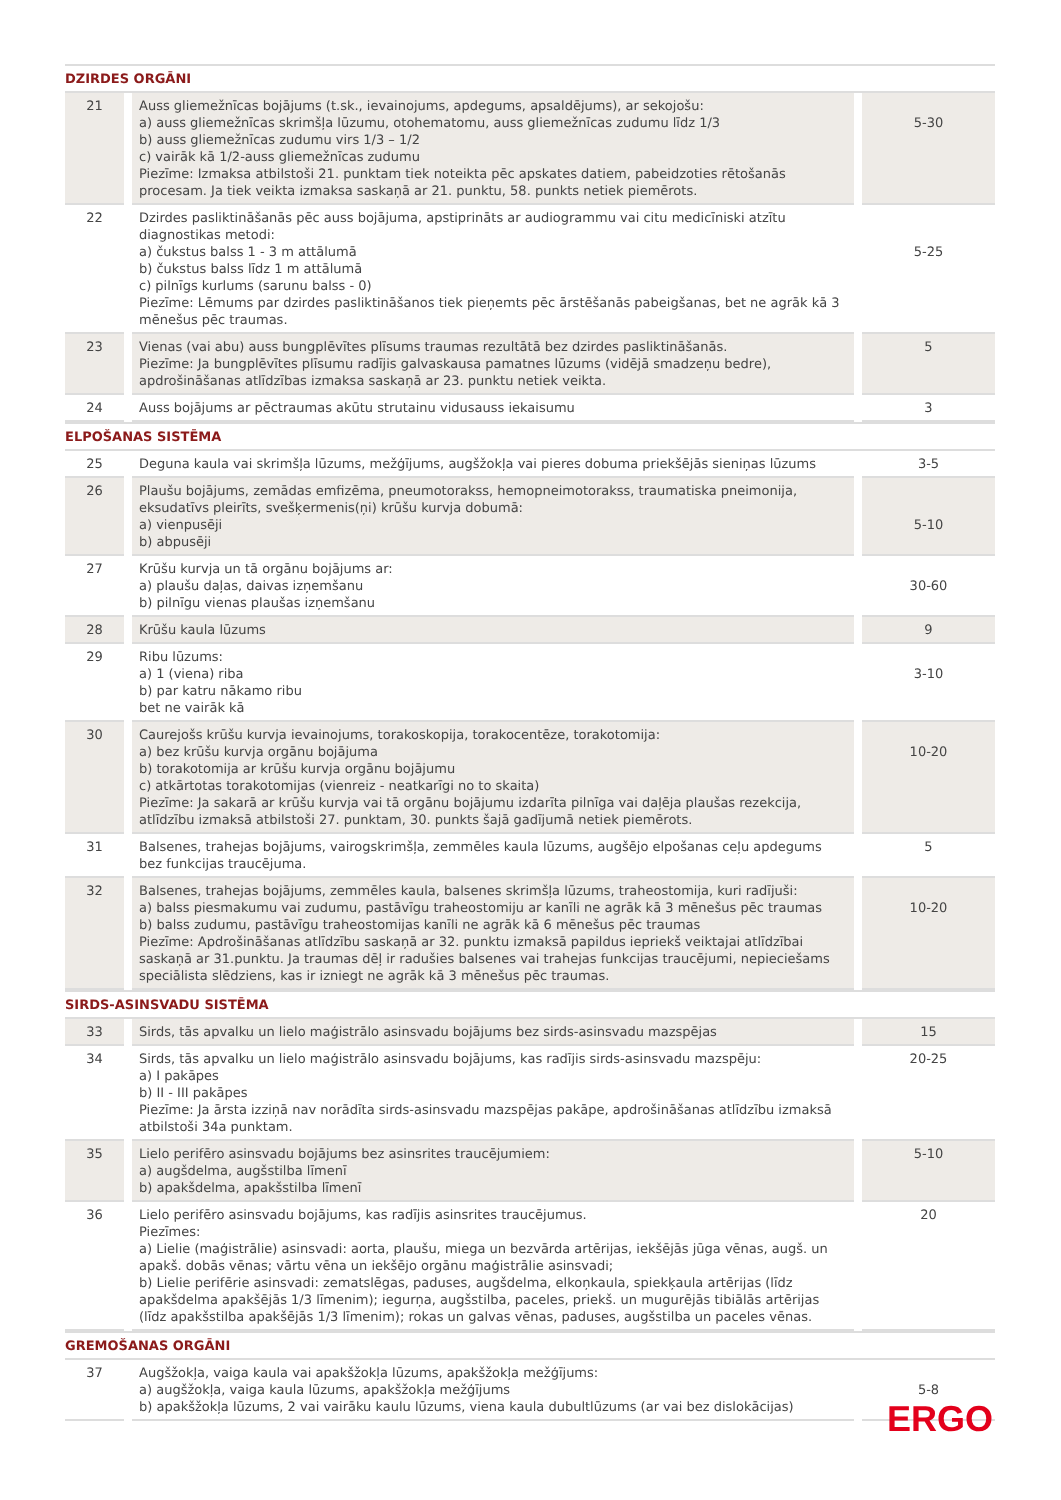| DZIRDES ORGĀNI | | | | |
| --- | --- | --- | --- | --- |
| 21 | | Auss gliemežnīcas bojājums (t.sk., ievainojums, apdegums, apsaldējums), ar sekojošu: a) auss gliemežnīcas skrimšļa lūzumu, otohematomu, auss gliemežnīcas zudumu līdz 1/3 b) auss gliemežnīcas zudumu virs 1/3 – 1/2 c) vairāk kā 1/2-auss gliemežnīcas zudumu Piezīme: Izmaksa atbilstoši 21. punktam tiek noteikta pēc apskates datiem, pabeidzoties rētošanās procesam. Ja tiek veikta izmaksa saskaņā ar 21. punktu, 58. punkts netiek piemērots. | | 5-30 |
| 22 | | Dzirdes pasliktināšanās pēc auss bojājuma, apstiprināts ar audiogrammu vai citu medicīniski atzītu diagnostikas metodi: a) čukstus balss 1 - 3 m attālumā b) čukstus balss līdz 1 m attālumā c) pilnīgs kurlums (sarunu balss - 0) Piezīme: Lēmums par dzirdes pasliktināšanos tiek pieņemts pēc ārstēšanās pabeigšanas, bet ne agrāk kā 3 mēnešus pēc traumas. | | 5-25 |
| 23 | | Vienas (vai abu) auss bungplēvītes plīsums traumas rezultātā bez dzirdes pasliktināšanās. Piezīme: Ja bungplēvītes plīsumu radījis galvaskausa pamatnes lūzums (vidējā smadzeņu bedre), apdrošināšanas atlīdzības izmaksa saskaņā ar 23. punktu netiek veikta. | | 5 |
| 24 | | Auss bojājums ar pēctraumas akūtu strutainu vidusauss iekaisumu | | 3 |
| ELPOŠANAS SISTĒMA | | | | |
| 25 | | Deguna kaula vai skrimšļa lūzums, mežģījums, augšžokļa vai pieres dobuma priekšējās sieniņas lūzums | | 3-5 |
| 26 | | Plaušu bojājums, zemādas emfizēma, pneumotorakss, hemopneimotorakss, traumatiska pneimonija, eksudatīvs pleirīts, svešķermenis(ņi) krūšu kurvja dobumā: a) vienpusēji b) abpusēji | | 5-10 |
| 27 | | Krūšu kurvja un tā orgānu bojājums ar: a) plaušu daļas, daivas izņemšanu b) pilnīgu vienas plaušas izņemšanu | | 30-60 |
| 28 | | Krūšu kaula lūzums | | 9 |
| 29 | | Ribu lūzums: a) 1 (viena) riba b) par katru nākamo ribu bet ne vairāk kā | | 3-10 |
| 30 | | Caurejošs krūšu kurvja ievainojums, torakoskopija, torakocentēze, torakotomija: a) bez krūšu kurvja orgānu bojājuma b) torakotomija ar krūšu kurvja orgānu bojājumu c) atkārtotas torakotomijas (vienreiz - neatkarīgi no to skaita) Piezīme: Ja sakarā ar krūšu kurvja vai tā orgānu bojājumu izdarīta pilnīga vai daļēja plaušas rezekcija, atlīdzību izmaksā atbilstoši 27. punktam, 30. punkts šajā gadījumā netiek piemērots. | | 10-20 |
| 31 | | Balsenes, trahejas bojājums, vairogskrimšļa, zemmēles kaula lūzums, augšējo elpošanas ceļu apdegums bez funkcijas traucējuma. | | 5 |
| 32 | | Balsenes, trahejas bojājums, zemmēles kaula, balsenes skrimšļa lūzums, traheostomija, kuri radījuši: a) balss piesmakumu vai zudumu, pastāvīgu traheostomiju ar kanīli ne agrāk kā 3 mēnešus pēc traumas b) balss zudumu, pastāvīgu traheostomijas kanīli ne agrāk kā 6 mēnešus pēc traumas Piezīme: Apdrošināšanas atlīdzību saskaņā ar 32. punktu izmaksā papildus iepriekš veiktajai atlīdzībai saskaņā ar 31.punktu. Ja traumas dēļ ir radušies balsenes vai trahejas funkcijas traucējumi, nepieciešams speciālista slēdziens, kas ir izniegt ne agrāk kā 3 mēnešus pēc traumas. | | 10-20 |
| SIRDS-ASINSVADU SISTĒMA | | | | |
| 33 | | Sirds, tās apvalku un lielo maģistrālo asinsvadu bojājums bez sirds-asinsvadu mazspējas | | 15 |
| 34 | | Sirds, tās apvalku un lielo maģistrālo asinsvadu bojājums, kas radījis sirds-asinsvadu mazspēju: a) I pakāpes b) II - III pakāpes Piezīme: Ja ārsta izziņā nav norādīta sirds-asinsvadu mazspējas pakāpe, apdrošināšanas atlīdzību izmaksā atbilstoši 34a punktam. | | 20-25 |
| 35 | | Lielo perifēro asinsvadu bojājums bez asinsrites traucējumiem: a) augšdelma, augšstilba līmenī b) apakšdelma, apakšstilba līmenī | | 5-10 |
| 36 | | Lielo perifēro asinsvadu bojājums, kas radījis asinsrites traucējumus. Piezīmes: a) Lielie (maģistrālie) asinsvadi: aorta, plaušu, miega un bezvārda artērijas, iekšējās jūga vēnas, augš. un apakš. dobās vēnas; vārtu vēna un iekšējo orgānu maģistrālie asinsvadi; b) Lielie perifērie asinsvadi: zematslēgas, paduses, augšdelma, elkoņkaula, spiekķaula artērijas (līdz apakšdelma apakšējās 1/3 līmenim); iegurņa, augšstilba, paceles, priekš. un mugurējās tibiālās artērijas (līdz apakšstilba apakšējās 1/3 līmenim); rokas un galvas vēnas, paduses, augšstilba un paceles vēnas. | | 20 |
| GREMOŠANAS ORGĀNI | | | | |
| 37 | | Augšžokļa, vaiga kaula vai apakšžokļa lūzums, apakšžokļa mežģījums: a) augšžokļa, vaiga kaula lūzums, apakšžokļa mežģījums b) apakšžokļa lūzums, 2 vai vairāku kaulu lūzums, viena kaula dubultlūzums (ar vai bez dislokācijas) | | 5-8 |
ERGO